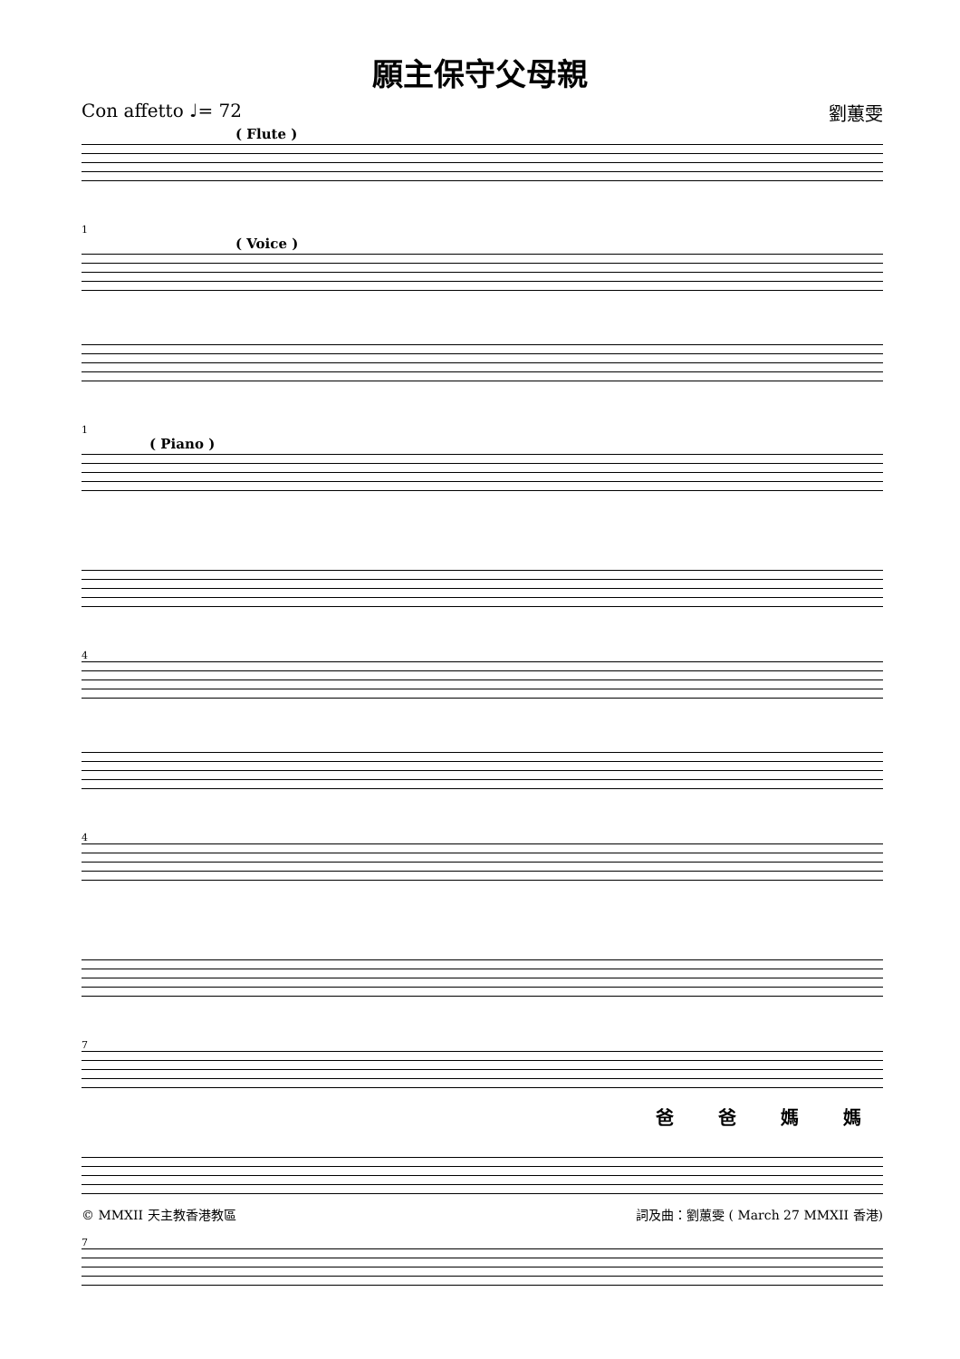願主保守父母親
Con affetto ♩= 72 劉蕙雯
( Flute )
1
( Voice )
1
( Piano )
4
4
7
爸爸媽媽
7
© MMXII 天主教香港教區 詞及曲：劉蕙雯 ( March 27 MMXII 香港)